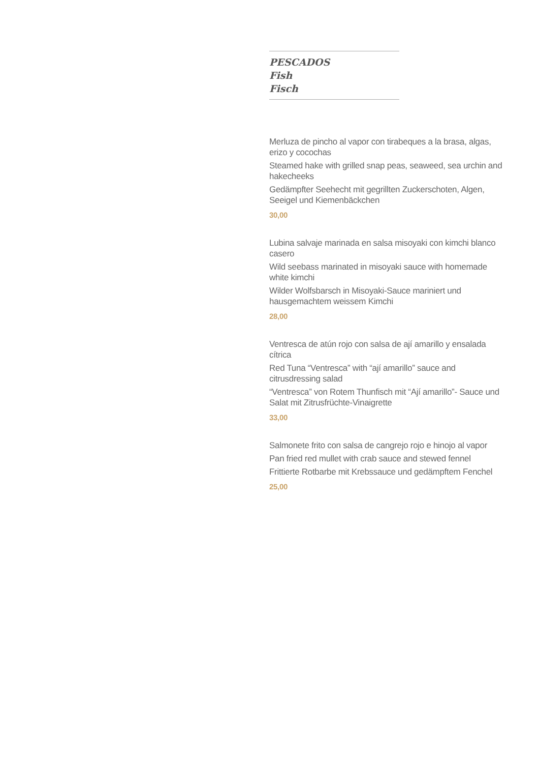PESCADOS
Fish
Fisch
Merluza de pincho al vapor con tirabeques a la brasa, algas, erizo y cocochas
Steamed hake with grilled snap peas, seaweed, sea urchin and hakecheeks
Gedämpfter Seehecht mit gegrillten Zuckerschoten, Algen, Seeigel und Kiemenbäckchen
30,00
Lubina salvaje marinada en salsa misoyaki con kimchi blanco casero
Wild seebass marinated in misoyaki sauce with homemade white kimchi
Wilder Wolfsbarsch in Misoyaki-Sauce mariniert und hausgemachtem weissem Kimchi
28,00
Ventresca de atún rojo con salsa de ají amarillo y ensalada cítrica
Red Tuna “Ventresca” with “ají amarillo” sauce and citrusdressing salad
“Ventresca” von Rotem Thunfisch mit “Ají amarillo”- Sauce und Salat mit Zitrusfrüchte-Vinaigrette
33,00
Salmonete frito con salsa de cangrejo rojo e hinojo al vapor
Pan fried red mullet with crab sauce and stewed fennel
Frittierte Rotbarbe mit Krebssauce und gedämpftem Fenchel
25,00